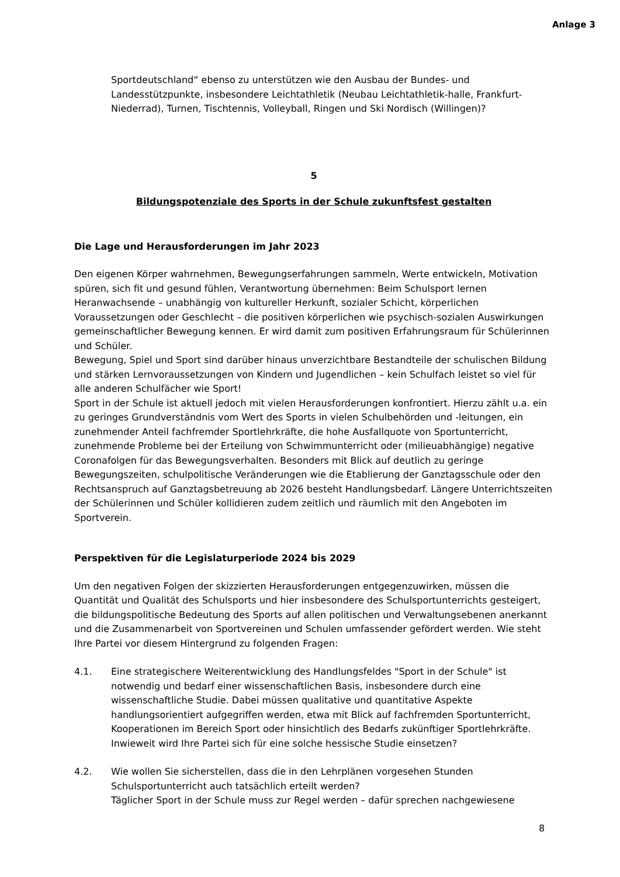Anlage 3
Sportdeutschland“ ebenso zu unterstützen wie den Ausbau der Bundes- und Landesstützpunkte, insbesondere Leichtathletik (Neubau Leichtathletik-halle, Frankfurt-Niederrad), Turnen, Tischtennis, Volleyball, Ringen und Ski Nordisch (Willingen)?
5
Bildungspotenziale des Sports in der Schule zukunftsfest gestalten
Die Lage und Herausforderungen im Jahr 2023
Den eigenen Körper wahrnehmen, Bewegungserfahrungen sammeln, Werte entwickeln, Motivation spüren, sich fit und gesund fühlen, Verantwortung übernehmen: Beim Schulsport lernen Heranwachsende – unabhängig von kultureller Herkunft, sozialer Schicht, körperlichen Voraussetzungen oder Geschlecht – die positiven körperlichen wie psychisch-sozialen Auswirkungen gemeinschaftlicher Bewegung kennen. Er wird damit zum positiven Erfahrungsraum für Schülerinnen und Schüler.
Bewegung, Spiel und Sport sind darüber hinaus unverzichtbare Bestandteile der schulischen Bildung und stärken Lernvoraussetzungen von Kindern und Jugendlichen – kein Schulfach leistet so viel für alle anderen Schulfächer wie Sport!
Sport in der Schule ist aktuell jedoch mit vielen Herausforderungen konfrontiert. Hierzu zählt u.a. ein zu geringes Grundverständnis vom Wert des Sports in vielen Schulbehörden und -leitungen, ein zunehmender Anteil fachfremder Sportlehrkräfte, die hohe Ausfallquote von Sportunterricht, zunehmende Probleme bei der Erteilung von Schwimmunterricht oder (milieuabhängige) negative Coronafolgen für das Bewegungsverhalten. Besonders mit Blick auf deutlich zu geringe Bewegungszeiten, schulpolitische Veränderungen wie die Etablierung der Ganztagsschule oder den Rechtsanspruch auf Ganztagsbetreuung ab 2026 besteht Handlungsbedarf. Längere Unterrichtszeiten der Schülerinnen und Schüler kollidieren zudem zeitlich und räumlich mit den Angeboten im Sportverein.
Perspektiven für die Legislaturperiode 2024 bis 2029
Um den negativen Folgen der skizzierten Herausforderungen entgegenzuwirken, müssen die Quantität und Qualität des Schulsports und hier insbesondere des Schulsportunterrichts gesteigert, die bildungspolitische Bedeutung des Sports auf allen politischen und Verwaltungsebenen anerkannt und die Zusammenarbeit von Sportvereinen und Schulen umfassender gefördert werden. Wie steht Ihre Partei vor diesem Hintergrund zu folgenden Fragen:
4.1. Eine strategischere Weiterentwicklung des Handlungsfeldes "Sport in der Schule" ist notwendig und bedarf einer wissenschaftlichen Basis, insbesondere durch eine wissenschaftliche Studie. Dabei müssen qualitative und quantitative Aspekte handlungsorientiert aufgegriffen werden, etwa mit Blick auf fachfremden Sportunterricht, Kooperationen im Bereich Sport oder hinsichtlich des Bedarfs zukünftiger Sportlehrkräfte. Inwieweit wird Ihre Partei sich für eine solche hessische Studie einsetzen?
4.2. Wie wollen Sie sicherstellen, dass die in den Lehrplänen vorgesehen Stunden Schulsportunterricht auch tatsächlich erteilt werden?
Täglicher Sport in der Schule muss zur Regel werden – dafür sprechen nachgewiesene
8